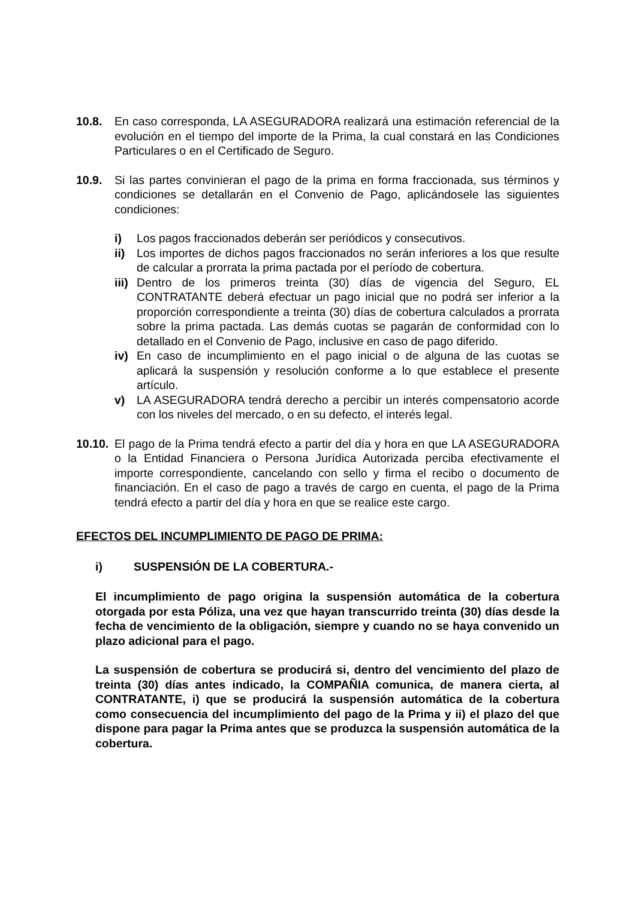10.8. En caso corresponda, LA ASEGURADORA realizará una estimación referencial de la evolución en el tiempo del importe de la Prima, la cual constará en las Condiciones Particulares o en el Certificado de Seguro.
10.9. Si las partes convinieran el pago de la prima en forma fraccionada, sus términos y condiciones se detallarán en el Convenio de Pago, aplicándosele las siguientes condiciones:
i) Los pagos fraccionados deberán ser periódicos y consecutivos.
ii) Los importes de dichos pagos fraccionados no serán inferiores a los que resulte de calcular a prorrata la prima pactada por el período de cobertura.
iii)
Dentro de los primeros treinta (30) días de vigencia del Seguro, EL CONTRATANTE deberá efectuar un pago inicial que no podrá ser inferior a la proporción correspondiente a treinta (30) días de cobertura calculados a prorrata sobre la prima pactada. Las demás cuotas se pagarán de conformidad con lo detallado en el Convenio de Pago, inclusive en caso de pago diferido.
iv) En caso de incumplimiento en el pago inicial o de alguna de las cuotas se aplicará la suspensión y resolución conforme a lo que establece el presente artículo.
v) LA ASEGURADORA tendrá derecho a percibir un interés compensatorio acorde con los niveles del mercado, o en su defecto, el interés legal.
10.10.
El pago de la Prima tendrá efecto a partir del día y hora en que LA ASEGURADORA o la Entidad Financiera o Persona Jurídica Autorizada perciba efectivamente el importe correspondiente, cancelando con sello y firma el recibo o documento de financiación. En el caso de pago a través de cargo en cuenta, el pago de la Prima tendrá efecto a partir del día y hora en que se realice este cargo.
EFECTOS DEL INCUMPLIMIENTO DE PAGO DE PRIMA:
i) SUSPENSIÓN DE LA COBERTURA.-
El incumplimiento de pago origina la suspensión automática de la cobertura otorgada por esta Póliza, una vez que hayan transcurrido treinta (30) días desde la fecha de vencimiento de la obligación, siempre y cuando no se haya convenido un plazo adicional para el pago.
La suspensión de cobertura se producirá si, dentro del vencimiento del plazo de treinta (30) días antes indicado, la COMPAÑIA comunica, de manera cierta, al CONTRATANTE, i) que se producirá la suspensión automática de la cobertura como consecuencia del incumplimiento del pago de la Prima y ii) el plazo del que dispone para pagar la Prima antes que se produzca la suspensión automática de la cobertura.